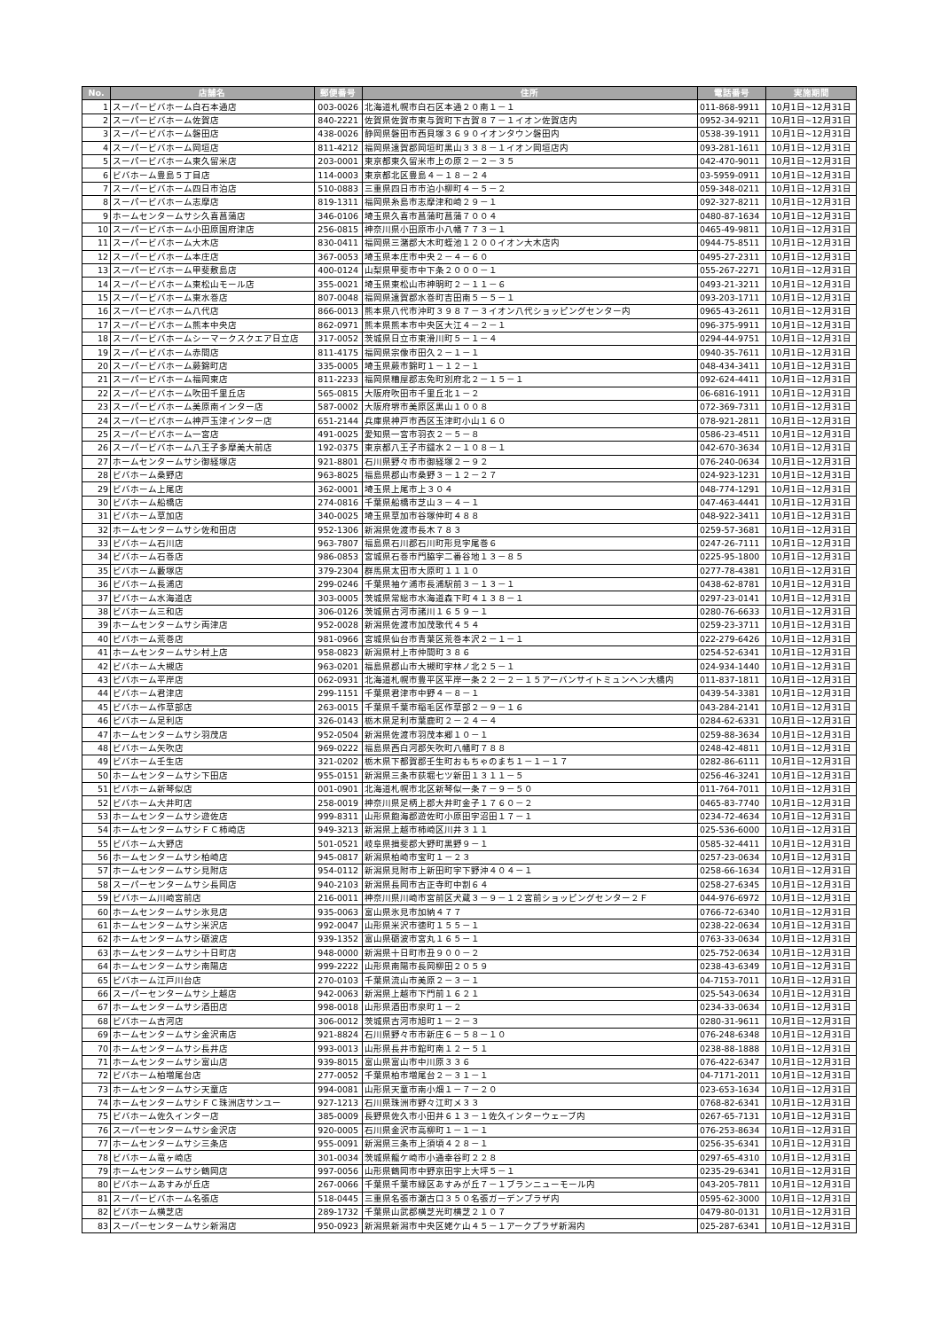| No. | 店舗名 | 郵便番号 | 住所 | 電話番号 | 実施期間 |
| --- | --- | --- | --- | --- | --- |
| 1 | スーパービバホーム白石本通店 | 003-0026 | 北海道札幌市白石区本通２０南１－１ | 011-868-9911 | 10月1日~12月31日 |
| 2 | スーパービバホーム佐賀店 | 840-2221 | 佐賀県佐賀市東与賀町下古賀８７－１イオン佐賀店内 | 0952-34-9211 | 10月1日~12月31日 |
| 3 | スーパービバホーム磐田店 | 438-0026 | 静岡県磐田市西貝塚３６９０イオンタウン磐田内 | 0538-39-1911 | 10月1日~12月31日 |
| 4 | スーパービバホーム岡垣店 | 811-4212 | 福岡県遠賀郡岡垣町黒山３３８－１イオン岡垣店内 | 093-281-1611 | 10月1日~12月31日 |
| 5 | スーパービバホーム東久留米店 | 203-0001 | 東京都東久留米市上の原２－２－３５ | 042-470-9011 | 10月1日~12月31日 |
| 6 | ビバホーム豊島５丁目店 | 114-0003 | 東京都北区豊島４－１８－２４ | 03-5959-0911 | 10月1日~12月31日 |
| 7 | スーパービバホーム四日市泊店 | 510-0883 | 三重県四日市市泊小柳町４－５－２ | 059-348-0211 | 10月1日~12月31日 |
| 8 | スーパービバホーム志摩店 | 819-1311 | 福岡県糸島市志摩津和崎２９－１ | 092-327-8211 | 10月1日~12月31日 |
| 9 | ホームセンタームサシ久喜菖蒲店 | 346-0106 | 埼玉県久喜市菖蒲町菖蒲７００４ | 0480-87-1634 | 10月1日~12月31日 |
| 10 | スーパービバホーム小田原国府津店 | 256-0815 | 神奈川県小田原市小八幡７７３－１ | 0465-49-9811 | 10月1日~12月31日 |
| 11 | スーパービバホーム大木店 | 830-0411 | 福岡県三潴郡大木町蛭池１２００イオン大木店内 | 0944-75-8511 | 10月1日~12月31日 |
| 12 | スーパービバホーム本庄店 | 367-0053 | 埼玉県本庄市中央２－４－６０ | 0495-27-2311 | 10月1日~12月31日 |
| 13 | スーパービバホーム甲斐敷島店 | 400-0124 | 山梨県甲斐市中下条２０００－１ | 055-267-2271 | 10月1日~12月31日 |
| 14 | スーパービバホーム東松山モール店 | 355-0021 | 埼玉県東松山市神明町２－１１－６ | 0493-21-3211 | 10月1日~12月31日 |
| 15 | スーパービバホーム東水巻店 | 807-0048 | 福岡県遠賀郡水巻町吉田南５－５－１ | 093-203-1711 | 10月1日~12月31日 |
| 16 | スーパービバホーム八代店 | 866-0013 | 熊本県八代市沖町３９８７－３イオン八代ショッピングセンター内 | 0965-43-2611 | 10月1日~12月31日 |
| 17 | スーパービバホーム熊本中央店 | 862-0971 | 熊本県熊本市中央区大江４－２－１ | 096-375-9911 | 10月1日~12月31日 |
| 18 | スーパービバホームシーマークスクエア日立店 | 317-0052 | 茨城県日立市東滑川町５－１－４ | 0294-44-9751 | 10月1日~12月31日 |
| 19 | スーパービバホーム赤間店 | 811-4175 | 福岡県宗像市田久２－１－１ | 0940-35-7611 | 10月1日~12月31日 |
| 20 | スーパービバホーム蕨錦町店 | 335-0005 | 埼玉県蕨市錦町１－１２－１ | 048-434-3411 | 10月1日~12月31日 |
| 21 | スーパービバホーム福岡東店 | 811-2233 | 福岡県糟屋郡志免町別府北２－１５－１ | 092-624-4411 | 10月1日~12月31日 |
| 22 | スーパービバホーム吹田千里丘店 | 565-0815 | 大阪府吹田市千里丘北１－２ | 06-6816-1911 | 10月1日~12月31日 |
| 23 | スーパービバホーム美原南インター店 | 587-0002 | 大阪府堺市美原区黒山１００８ | 072-369-7311 | 10月1日~12月31日 |
| 24 | スーパービバホーム神戸玉津インター店 | 651-2144 | 兵庫県神戸市西区玉津町小山１６０ | 078-921-2811 | 10月1日~12月31日 |
| 25 | スーパービバホーム一宮店 | 491-0025 | 愛知県一宮市羽衣２－５－８ | 0586-23-4511 | 10月1日~12月31日 |
| 26 | スーパービバホーム八王子多摩美大前店 | 192-0375 | 東京都八王子市鑓水２－１０８－１ | 042-670-3634 | 10月1日~12月31日 |
| 27 | ホームセンタームサシ御経塚店 | 921-8801 | 石川県野々市市御経塚２－９２ | 076-240-0634 | 10月1日~12月31日 |
| 28 | ビバホーム桑野店 | 963-8025 | 福島県郡山市桑野３－１２－２７ | 024-923-1231 | 10月1日~12月31日 |
| 29 | ビバホーム上尾店 | 362-0001 | 埼玉県上尾市上３０４ | 048-774-1291 | 10月1日~12月31日 |
| 30 | ビバホーム船橋店 | 274-0816 | 千葉県船橋市芝山３－４－１ | 047-463-4441 | 10月1日~12月31日 |
| 31 | ビバホーム草加店 | 340-0025 | 埼玉県草加市谷塚仲町４８８ | 048-922-3411 | 10月1日~12月31日 |
| 32 | ホームセンタームサシ佐和田店 | 952-1306 | 新潟県佐渡市長木７８３ | 0259-57-3681 | 10月1日~12月31日 |
| 33 | ビバホーム石川店 | 963-7807 | 福島県石川郡石川町形見字尾巻６ | 0247-26-7111 | 10月1日~12月31日 |
| 34 | ビバホーム石巻店 | 986-0853 | 宮城県石巻市門脇字二番谷地１３－８５ | 0225-95-1800 | 10月1日~12月31日 |
| 35 | ビバホーム藪塚店 | 379-2304 | 群馬県太田市大原町１１１０ | 0277-78-4381 | 10月1日~12月31日 |
| 36 | ビバホーム長浦店 | 299-0246 | 千葉県袖ケ浦市長浦駅前３－１３－１ | 0438-62-8781 | 10月1日~12月31日 |
| 37 | ビバホーム水海道店 | 303-0005 | 茨城県常総市水海道森下町４１３８－１ | 0297-23-0141 | 10月1日~12月31日 |
| 38 | ビバホーム三和店 | 306-0126 | 茨城県古河市諸川１６５９－１ | 0280-76-6633 | 10月1日~12月31日 |
| 39 | ホームセンタームサシ両津店 | 952-0028 | 新潟県佐渡市加茂歌代４５４ | 0259-23-3711 | 10月1日~12月31日 |
| 40 | ビバホーム荒巻店 | 981-0966 | 宮城県仙台市青葉区荒巻本沢２－１－１ | 022-279-6426 | 10月1日~12月31日 |
| 41 | ホームセンタームサシ村上店 | 958-0823 | 新潟県村上市仲間町３８６ | 0254-52-6341 | 10月1日~12月31日 |
| 42 | ビバホーム大槻店 | 963-0201 | 福島県郡山市大槻町字林ノ北２５－１ | 024-934-1440 | 10月1日~12月31日 |
| 43 | ビバホーム平岸店 | 062-0931 | 北海道札幌市豊平区平岸一条２２－２－１５アーバンサイトミュンヘン大橋内 | 011-837-1811 | 10月1日~12月31日 |
| 44 | ビバホーム君津店 | 299-1151 | 千葉県君津市中野４－８－１ | 0439-54-3381 | 10月1日~12月31日 |
| 45 | ビバホーム作草部店 | 263-0015 | 千葉県千葉市稲毛区作草部２－９－１６ | 043-284-2141 | 10月1日~12月31日 |
| 46 | ビバホーム足利店 | 326-0143 | 栃木県足利市葉鹿町２－２４－４ | 0284-62-6331 | 10月1日~12月31日 |
| 47 | ホームセンタームサシ羽茂店 | 952-0504 | 新潟県佐渡市羽茂本郷１０－１ | 0259-88-3634 | 10月1日~12月31日 |
| 48 | ビバホーム矢吹店 | 969-0222 | 福島県西白河郡矢吹町八幡町７８８ | 0248-42-4811 | 10月1日~12月31日 |
| 49 | ビバホーム壬生店 | 321-0202 | 栃木県下都賀郡壬生町おもちゃのまち１－１－１７ | 0282-86-6111 | 10月1日~12月31日 |
| 50 | ホームセンタームサシ下田店 | 955-0151 | 新潟県三条市荻堀七ツ新田１３１１－５ | 0256-46-3241 | 10月1日~12月31日 |
| 51 | ビバホーム新琴似店 | 001-0901 | 北海道札幌市北区新琴似一条７－９－５０ | 011-764-7011 | 10月1日~12月31日 |
| 52 | ビバホーム大井町店 | 258-0019 | 神奈川県足柄上郡大井町金子１７６０－２ | 0465-83-7740 | 10月1日~12月31日 |
| 53 | ホームセンタームサシ遊佐店 | 999-8311 | 山形県飽海郡遊佐町小原田字沼田１７－１ | 0234-72-4634 | 10月1日~12月31日 |
| 54 | ホームセンタームサシＦＣ柿崎店 | 949-3213 | 新潟県上越市柿崎区川井３１１ | 025-536-6000 | 10月1日~12月31日 |
| 55 | ビバホーム大野店 | 501-0521 | 岐阜県揖斐郡大野町黒野９－１ | 0585-32-4411 | 10月1日~12月31日 |
| 56 | ホームセンタームサシ柏崎店 | 945-0817 | 新潟県柏崎市宝町１－２３ | 0257-23-0634 | 10月1日~12月31日 |
| 57 | ホームセンタームサシ見附店 | 954-0112 | 新潟県見附市上新田町字下野沖４０４－１ | 0258-66-1634 | 10月1日~12月31日 |
| 58 | スーパーセンタームサシ長岡店 | 940-2103 | 新潟県長岡市古正寺町中割６４ | 0258-27-6345 | 10月1日~12月31日 |
| 59 | ビバホーム川崎宮前店 | 216-0011 | 神奈川県川崎市宮前区犬蔵３－９－１２宮前ショッピングセンター２Ｆ | 044-976-6972 | 10月1日~12月31日 |
| 60 | ホームセンタームサシ氷見店 | 935-0063 | 富山県氷見市加納４７７ | 0766-72-6340 | 10月1日~12月31日 |
| 61 | ホームセンタームサシ米沢店 | 992-0047 | 山形県米沢市徳町１５５－１ | 0238-22-0634 | 10月1日~12月31日 |
| 62 | ホームセンタームサシ砺波店 | 939-1352 | 富山県砺波市宮丸１６５－１ | 0763-33-0634 | 10月1日~12月31日 |
| 63 | ホームセンタームサシ十日町店 | 948-0000 | 新潟県十日町市丑９００－２ | 025-752-0634 | 10月1日~12月31日 |
| 64 | ホームセンタームサシ南陽店 | 999-2222 | 山形県南陽市長岡柳田２０５９ | 0238-43-6349 | 10月1日~12月31日 |
| 65 | ビバホーム江戸川台店 | 270-0103 | 千葉県流山市美原２－３－１ | 04-7153-7011 | 10月1日~12月31日 |
| 66 | スーパーセンタームサシ上越店 | 942-0063 | 新潟県上越市下門前１６２１ | 025-543-0634 | 10月1日~12月31日 |
| 67 | ホームセンタームサシ酒田店 | 998-0018 | 山形県酒田市泉町１－２ | 0234-33-0634 | 10月1日~12月31日 |
| 68 | ビバホーム古河店 | 306-0012 | 茨城県古河市旭町１－２－３ | 0280-31-9611 | 10月1日~12月31日 |
| 69 | ホームセンタームサシ金沢南店 | 921-8824 | 石川県野々市市新庄６－５８－１０ | 076-248-6348 | 10月1日~12月31日 |
| 70 | ホームセンタームサシ長井店 | 993-0013 | 山形県長井市館町南１２－５１ | 0238-88-1888 | 10月1日~12月31日 |
| 71 | ホームセンタームサシ富山店 | 939-8015 | 富山県富山市中川原３３６ | 076-422-6347 | 10月1日~12月31日 |
| 72 | ビバホーム柏増尾台店 | 277-0052 | 千葉県柏市増尾台２－３１－１ | 04-7171-2011 | 10月1日~12月31日 |
| 73 | ホームセンタームサシ天童店 | 994-0081 | 山形県天童市南小畑１－７－２０ | 023-653-1634 | 10月1日~12月31日 |
| 74 | ホームセンタームサシＦＣ珠洲店サンユー | 927-1213 | 石川県珠洲市野々江町メ３３ | 0768-82-6341 | 10月1日~12月31日 |
| 75 | ビバホーム佐久インター店 | 385-0009 | 長野県佐久市小田井６１３－１佐久インターウェーブ内 | 0267-65-7131 | 10月1日~12月31日 |
| 76 | スーパーセンタームサシ金沢店 | 920-0005 | 石川県金沢市高柳町１－１－１ | 076-253-8634 | 10月1日~12月31日 |
| 77 | ホームセンタームサシ三条店 | 955-0091 | 新潟県三条市上須頃４２８－１ | 0256-35-6341 | 10月1日~12月31日 |
| 78 | ビバホーム竜ヶ崎店 | 301-0034 | 茨城県龍ケ崎市小通幸谷町２２８ | 0297-65-4310 | 10月1日~12月31日 |
| 79 | ホームセンタームサシ鶴岡店 | 997-0056 | 山形県鶴岡市中野京田字上大坪５－１ | 0235-29-6341 | 10月1日~12月31日 |
| 80 | ビバホームあすみが丘店 | 267-0066 | 千葉県千葉市緑区あすみが丘７－１ブランニューモール内 | 043-205-7811 | 10月1日~12月31日 |
| 81 | スーパービバホーム名張店 | 518-0445 | 三重県名張市瀬古口３５０名張ガーデンプラザ内 | 0595-62-3000 | 10月1日~12月31日 |
| 82 | ビバホーム横芝店 | 289-1732 | 千葉県山武郡横芝光町横芝２１０７ | 0479-80-0131 | 10月1日~12月31日 |
| 83 | スーパーセンタームサシ新潟店 | 950-0923 | 新潟県新潟市中央区姥ケ山４５－１アークプラザ新潟内 | 025-287-6341 | 10月1日~12月31日 |